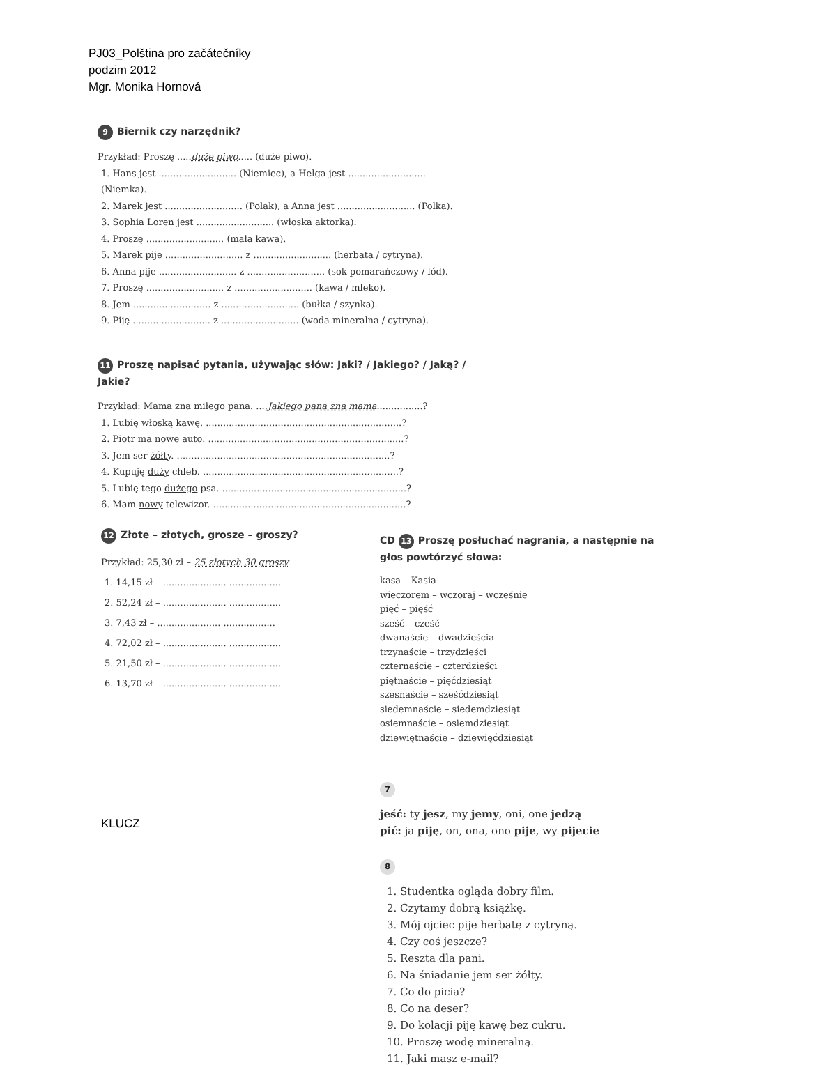PJ03_Polština pro začátečníky
podzim 2012
Mgr. Monika Hornová
9 Biernik czy narzędnik?
Przykład: Proszę .....duże piwo..... (duże piwo).
1. Hans jest ........................... (Niemiec), a Helga jest ........................... (Niemka).
2. Marek jest ........................... (Polak), a Anna jest ........................... (Polka).
3. Sophia Loren jest ........................... (włoska aktorka).
4. Proszę ........................... (mała kawa).
5. Marek pije ........................... z ........................... (herbata / cytryna).
6. Anna pije ........................... z ........................... (sok pomarańczowy / lód).
7. Proszę ........................... z ........................... (kawa / mleko).
8. Jem ........................... z ........................... (bułka / szynka).
9. Piję ........................... z ........................... (woda mineralna / cytryna).
11 Proszę napisać pytania, używając słów: Jaki? / Jakiego? / Jaką? / Jakie?
Przykład: Mama zna miłego pana. ....Jakiego pana zna mama................?
1. Lubię włoską kawę. ....................................................................?
2. Piotr ma nowe auto. ....................................................................?
3. Jem ser żółty. ..........................................................................?
4. Kupuję duży chleb. ....................................................................?
5. Lubię tego dużego psa. ................................................................?
6. Mam nowy telewizor. ...................................................................?
12 Złote – złotych, grosze – groszy?
Przykład: 25,30 zł – 25 złotych 30 groszy
1. 14,15 zł – ...................... ..................
2. 52,24 zł – ...................... ..................
3. 7,43 zł – ...................... ..................
4. 72,02 zł – ...................... ..................
5. 21,50 zł – ...................... ..................
6. 13,70 zł – ...................... ..................
KLUCZ
CD 13 Proszę posłuchać nagrania, a następnie na głos powtórzyć słowa:
kasa – Kasia
wieczorem – wczoraj – wcześnie
pięć – pięść
sześć – cześć
dwanaście – dwadzieścia
trzynaście – trzydzieści
czternaście – czterdzieści
piętnaście – pięćdziesiąt
szesnaście – sześćdziesiąt
siedemnaście – siedemdziesiąt
osiemnaście – osiemdziesiąt
dziewiętnaście – dziewięćdziesiąt
7
jeść: ty jesz, my jemy, oni, one jedzą
pić: ja piję, on, ona, ono pije, wy pijecie
8
1. Studentka ogląda dobry film.
2. Czytamy dobrą książkę.
3. Mój ojciec pije herbatę z cytryną.
4. Czy coś jeszcze?
5. Reszta dla pani.
6. Na śniadanie jem ser żółty.
7. Co do picia?
8. Co na deser?
9. Do kolacji piję kawę bez cukru.
10. Proszę wodę mineralną.
11. Jaki masz e-mail?